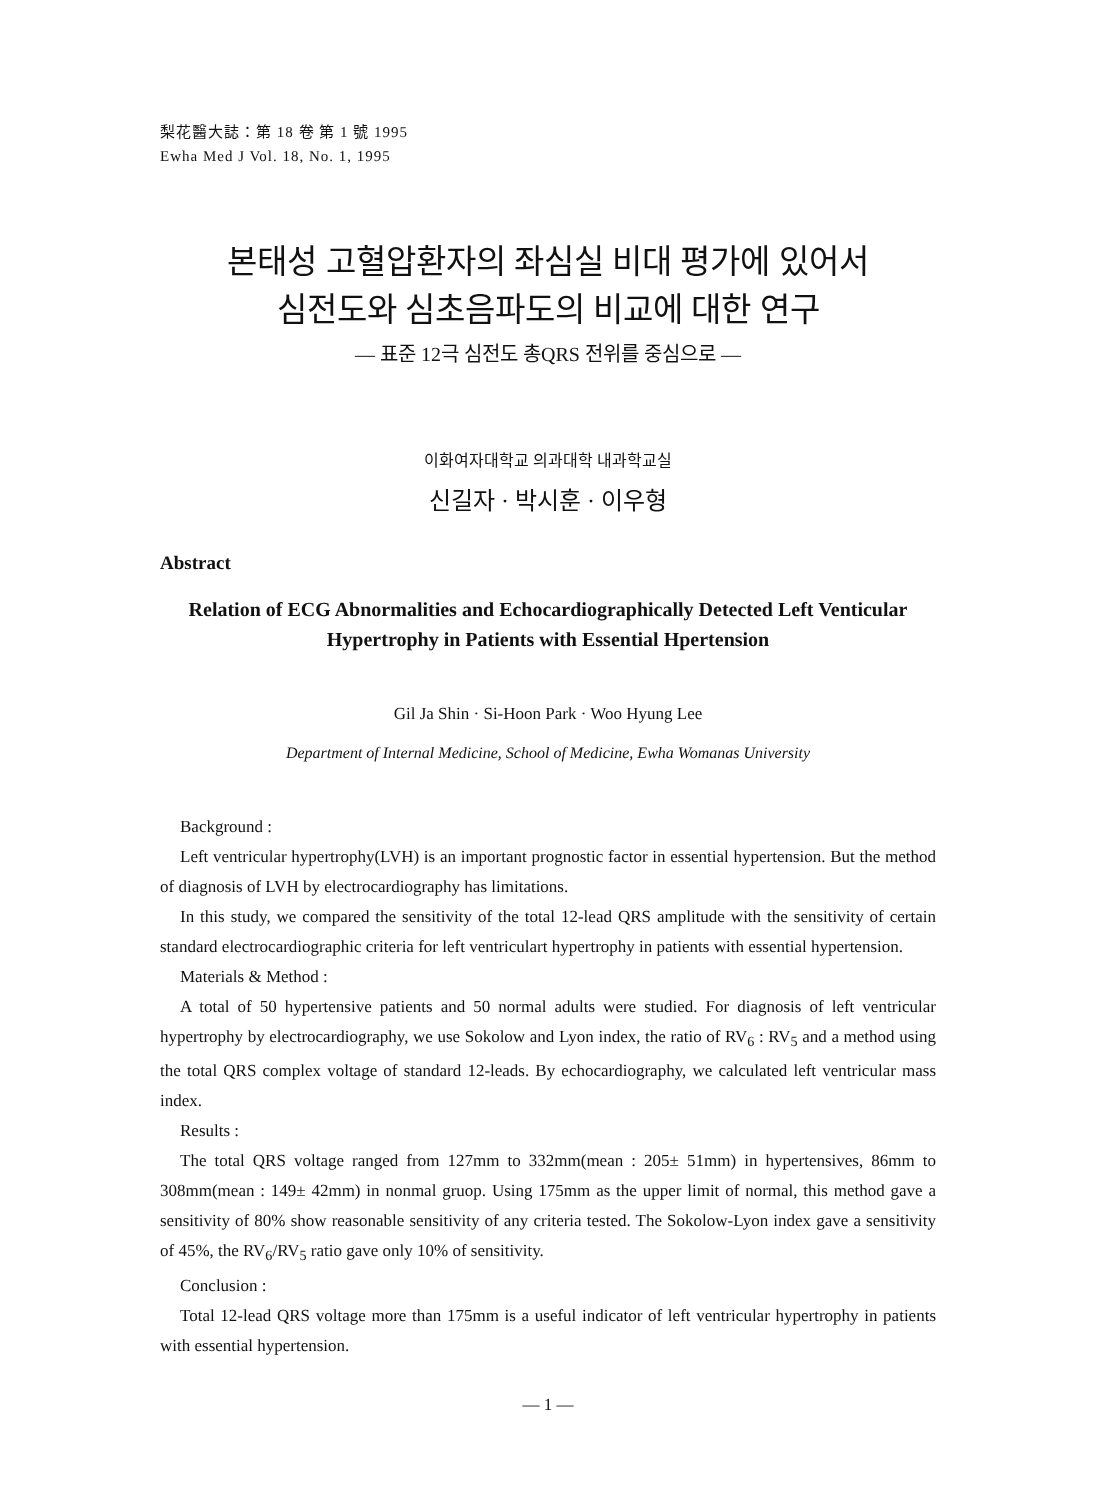梨花醫大誌：第 18 卷 第 1 號 1995
Ewha Med J Vol. 18, No. 1, 1995
본태성 고혈압환자의 좌심실 비대 평가에 있어서
심전도와 심초음파도의 비교에 대한 연구
— 표준 12극 심전도 총QRS 전위를 중심으로 —
이화여자대학교 의과대학 내과학교실
신길자 · 박시훈 · 이우형
Abstract
Relation of ECG Abnormalities and Echocardiographically Detected Left Venticular
Hypertrophy in Patients with Essential Hpertension
Gil Ja Shin · Si-Hoon Park · Woo Hyung Lee
Department of Internal Medicine, School of Medicine, Ewha Womanas University
Background :
Left ventricular hypertrophy(LVH) is an important prognostic factor in essential hypertension. But the method of diagnosis of LVH by electrocardiography has limitations.
In this study, we compared the sensitivity of the total 12-lead QRS amplitude with the sensitivity of certain standard electrocardiographic criteria for left ventriculart hypertrophy in patients with essential hypertension.
Materials & Method :
A total of 50 hypertensive patients and 50 normal adults were studied. For diagnosis of left ventricular hypertrophy by electrocardiography, we use Sokolow and Lyon index, the ratio of RV<sub>6</sub> : RV<sub>5</sub> and a method using the total QRS complex voltage of standard 12-leads. By echocardiography, we calculated left ventricular mass index.
Results :
The total QRS voltage ranged from 127mm to 332mm(mean : 205± 51mm) in hypertensives, 86mm to 308mm(mean : 149± 42mm) in nonmal gruop. Using 175mm as the upper limit of normal, this method gave a sensitivity of 80% show reasonable sensitivity of any criteria tested. The Sokolow-Lyon index gave a sensitivity of 45%, the RV<sub>6</sub>/RV<sub>5</sub> ratio gave only 10% of sensitivity.
Conclusion :
Total 12-lead QRS voltage more than 175mm is a useful indicator of left ventricular hypertrophy in patients with essential hypertension.
— 1 —